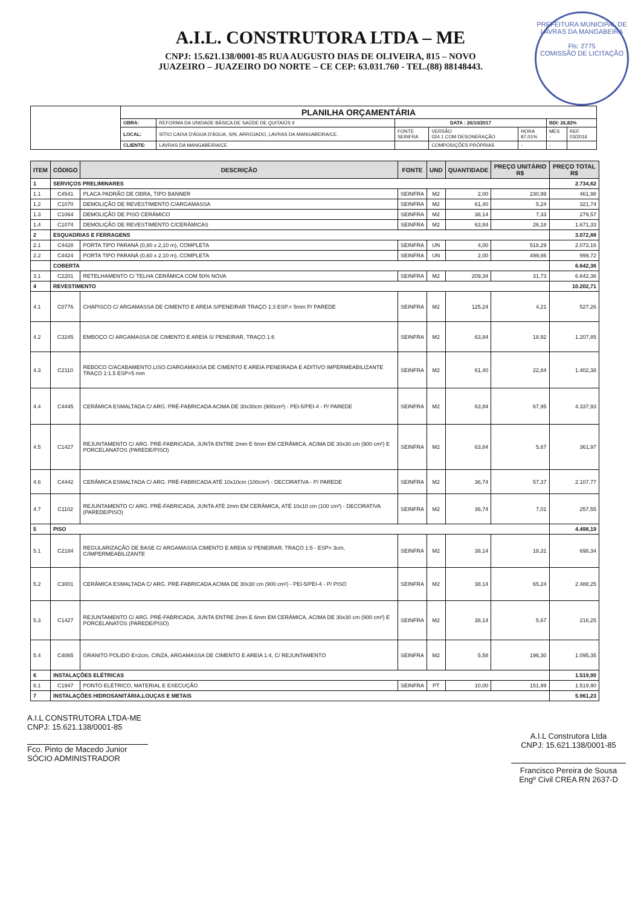A.I.L. CONSTRUTORA LTDA – ME
CNPJ: 15.621.138/0001-85 RUA AUGUSTO DIAS DE OLIVEIRA, 815 – NOVO
JUAZEIRO – JUAZEIRO DO NORTE – CE CEP: 63.031.760 - TEL.(88) 88148443.
PREFEITURA MUNICIPAL DE LAVRAS DA MANGABEIRA
Fls: 2775
COMISSÃO DE LICITAÇÃO
| | PLANILHA ORÇAMENTÁRIA | | | | | | |
| | OBRA: | REFORMA DA UNIDADE BÁSICA DE SAÚDE DE QUITAIÚS II | DATA : 26/10/2017 | | | BDI: 26,82% | |
| | LOCAL: | SÍTIO CAIXA D'ÁGUA D'ÁGUA, S/N, ARROJADO, LAVRAS DA MANGABEIRA/CE. | FONTE SEINFRA | VERSÃO 024.1 COM DESONERAÇÃO | HORA 87,01% | MES - | REF. 03/2016 |
| | CLIENTE: | LAVRAS DA MANGABEIRA/CE | | COMPOSIÇÕES PRÓPRIAS | - | - | |
| ITEM | CÓDIGO | DESCRIÇÃO | FONTE | UND | QUANTIDADE | PREÇO UNITÁRIO R$ | PREÇO TOTAL R$ |
| --- | --- | --- | --- | --- | --- | --- | --- |
| 1 | SERVIÇOS PRELIMINARES | | | | | | 2.734,62 |
| 1.1 | C4541 | PLACA PADRÃO DE OBRA, TIPO BANNER | SEINFRA | M2 | 2,00 | 230,99 | 461,98 |
| 1.2 | C1070 | DEMOLIÇÃO DE REVESTIMENTO C/ARGAMASSA | SEINFRA | M2 | 61,40 | 5,24 | 321,74 |
| 1.3 | C1064 | DEMOLIÇÃO DE PISO CERÂMICO | SEINFRA | M2 | 38,14 | 7,33 | 279,57 |
| 1.4 | C1074 | DEMOLIÇÃO DE REVESTIMENTO C/CERÂMICAS | SEINFRA | M2 | 63,84 | 26,18 | 1.671,33 |
| 2 | ESQUADRIAS E FERRAGENS | | | | | | 3.072,88 |
| 2.1 | C4428 | PORTA TIPO PARANÁ (0,80 x 2,10 m), COMPLETA | SEINFRA | UN | 4,00 | 518,29 | 2.073,16 |
| 2.2 | C4424 | PORTA TIPO PARANÁ (0,60 x 2,10 m), COMPLETA | SEINFRA | UN | 2,00 | 499,86 | 999,72 |
| | COBERTA | | | | | | 6.642,36 |
| 3.1 | C2201 | RETELHAMENTO C/ TELHA CERÂMICA COM 50% NOVA | SEINFRA | M2 | 209,34 | 31,73 | 6.642,36 |
| 4 | REVESTIMENTO | | | | | | 10.202,71 |
| 4.1 | C0776 | CHAPISCO C/ ARGAMASSA DE CIMENTO E AREIA S/PENEIRAR TRAÇO 1:3 ESP.= 5mm P/ PAREDE | SEINFRA | M2 | 125,24 | 4,21 | 527,26 |
| 4.2 | C3245 | EMBOÇO C/ ARGAMASSA DE CIMENTO E AREIA S/ PENEIRAR, TRAÇO 1:6 | SEINFRA | M2 | 63,84 | 18,92 | 1.207,85 |
| 4.3 | C2110 | REBOCO C/ACABAMENTO.LISO.C/ARGAMASSA DE CIMENTO E AREIA PENEIRADA E ADITIVO IMPERMEABILIZANTE TRAÇO 1:1.5 ESP=5 mm | SEINFRA | M2 | 61,40 | 22,84 | 1.402,38 |
| 4.4 | C4445 | CERÂMICA ESMALTADA C/ ARG. PRÉ-FABRICADA ACIMA DE 30x30cm (900cm²) - PEI-5/PEI-4 - P/ PAREDE | SEINFRA | M2 | 63,84 | 67,95 | 4.337,93 |
| 4.5 | C1427 | REJUNTAMENTO C/ ARG. PRÉ-FABRICADA, JUNTA ENTRE 2mm E 6mm EM CERÂMICA, ACIMA DE 30x30 cm (900 cm²) E PORCELANATOS (PAREDE/PISO) | SEINFRA | M2 | 63,84 | 5,67 | 361,97 |
| 4.6 | C4442 | CERÂMICA ESMALTADA C/ ARG. PRÉ-FABRICADA ATÉ 10x10cm (100cm²) - DECORATIVA - P/ PAREDE | SEINFRA | M2 | 36,74 | 57,37 | 2.107,77 |
| 4.7 | C1102 | REJUNTAMENTO C/ ARG. PRÉ-FABRICADA, JUNTA ATÉ 2mm EM CERÂMICA, ATÉ 10x10 cm (100 cm²) - DECORATIVA (PAREDE/PISO) | SEINFRA | M2 | 36,74 | 7,01 | 257,55 |
| 5 | PISO | | | | | | 4.498,19 |
| 5.1 | C2184 | REGULARIZAÇÃO DE BASE C/ ARGAMASSA CIMENTO E AREIA S/ PENEIRAR, TRAÇO 1:5 - ESP= 3cm, C/IMPERMEABILIZANTE | SEINFRA | M2 | 38,14 | 18,31 | 698,34 |
| 5.2 | C3001 | CERÂMICA ESMALTADA C/ ARG. PRÉ-FABRICADA ACIMA DE 30x30 cm (900 cm²) - PEI-5/PEI-4 - P/ PISO | SEINFRA | M2 | 38,14 | 65,24 | 2.488,25 |
| 5.3 | C1427 | REJUNTAMENTO C/ ARG. PRÉ-FABRICADA, JUNTA ENTRE 2mm E 6mm EM CERÂMICA, ACIMA DE 30x30 cm (900 cm²) E PORCELANATOS (PAREDE/PISO) | SEINFRA | M2 | 38,14 | 5,67 | 216,25 |
| 5.4 | C4065 | GRANITO POLIDO E=2cm, CINZA, ARGAMASSA DE CIMENTO E AREIA 1:4, C/ REJUNTAMENTO | SEINFRA | M2 | 5,58 | 196,30 | 1.095,35 |
| 6 | INSTALAÇÕES ELÉTRICAS | | | | | | 1.519,90 |
| 6.1 | C1947 | PONTO ELÉTRICO, MATERIAL E EXECUÇÃO | SEINFRA | PT | 10,00 | 151,99 | 1.519,90 |
| 7 | INSTALAÇÕES HIDROSANITÁRIA,LOUÇAS E METAIS | | | | | | 5.961,23 |
A.I.L CONSTRUTORA LTDA-ME
CNPJ: 15.621.138/0001-85
Fco. Pinto de Macedo Junior
SÓCIO ADMINISTRADOR
A.I.L Construtora Ltda
CNPJ: 15.621.138/0001-85
Francisco Pereira de Sousa
Engº Civil CREA RN 2637-D